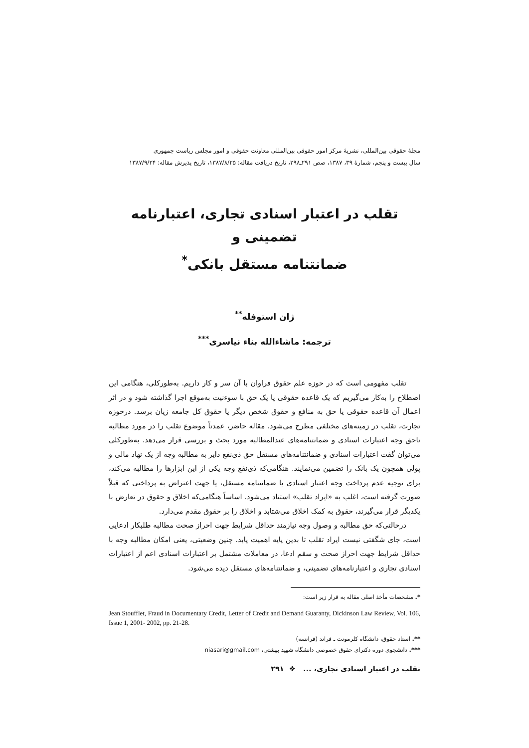مجلهٔ حقوقی بین‌المللی، نشریهٔ مرکز امور حقوقی بین‌المللی معاونت حقوقی و امور مجلس ریاست جمهوری
سال بیست و پنجم، شمارهٔ ۳۹، ۱۳۸۷، صص ۲۹۱ـ۲۹۸، تاریخ دریافت مقاله: ۱۳۸۷/۸/۲۵، تاریخ پذیرش مقاله: ۱۳۸۷/۹/۲۴
تقلب در اعتبار اسنادی تجاری، اعتبارنامه تضمینی و
ضمانتنامه مستقل بانکی<sup>*</sup>
ژان استوفله<sup>**</sup>
ترجمه: ماشاءالله بناء نیاسری<sup>***</sup>
تقلب مفهومی است که در حوزه علم حقوق فراوان با آن سر و کار داریم. به‌طورکلی، هنگامی این اصطلاح را به‌کار می‌گیریم که یک قاعده حقوقی یا یک حق با سوءنیت به‌موقع اجرا گذاشته شود و در اثر اعمال آن قاعده حقوقی یا حق به منافع و حقوق شخص دیگر یا حقوق کل جامعه زیان برسد. درحوزه تجارت، تقلب در زمینه‌های مختلفی مطرح می‌شود. مقاله حاضر، عمدتاً موضوع تقلب را در مورد مطالبه ناحق وجه اعتبارات اسنادی و ضمانتنامه‌های عندالمطالبه مورد بحث و بررسی قرار می‌دهد. به‌طورکلی می‌توان گفت اعتبارات اسنادی و ضمانتنامه‌های مستقل حق ذی‌نفع دایر به مطالبه وجه از یک نهاد مالی و پولی همچون یک بانک را تضمین می‌نمایند. هنگامی‌که ذی‌نفع وجه یکی از این ابزارها را مطالبه می‌کند، برای توجیه عدم پرداخت وجه اعتبار اسنادی یا ضمانتنامه مستقل، یا جهت اعتراض به پرداختی که قبلاً صورت گرفته است، اغلب به «ایراد تقلب» استناد می‌شود. اساساً هنگامی‌که اخلاق و حقوق در تعارض با یکدیگر قرار می‌گیرند، حقوق به کمک اخلاق می‌شتابد و اخلاق را بر حقوق مقدم می‌دارد.
درحالتی‌که حق مطالبه و وصول وجه نیازمند حداقل شرایط جهت احراز صحت مطالبه طلبکار ادعایی است، جای شگفتی نیست ایراد تقلب تا بدین پایه اهمیت یابد. چنین وضعیتی، یعنی امکان مطالبه وجه با حداقل شرایط جهت احراز صحت و سقم ادعا، در معاملات مشتمل بر اعتبارات اسنادی اعم از اعتبارات اسنادی تجاری و اعتبارنامه‌های تضمینی، و ضمانتنامه‌های مستقل دیده می‌شود.
*. مشخصات مأخذ اصلی مقاله به قرار زیر است:
Jean Stoufflet, Fraud in Documentary Credit, Letter of Credit and Demand Guaranty, Dickinson Law Review, Vol. 106, Issue 1, 2001- 2002, pp. 21-28.
**. استاد حقوق، دانشگاه کلرمونت ـ فراند (فرانسه)
***. دانشجوی دوره دکترای حقوق خصوصی دانشگاه شهید بهشتی، niasari@gmail.com
تقلب در اعتبار اسنادی تجاری، ... ❖ ۲۹۱